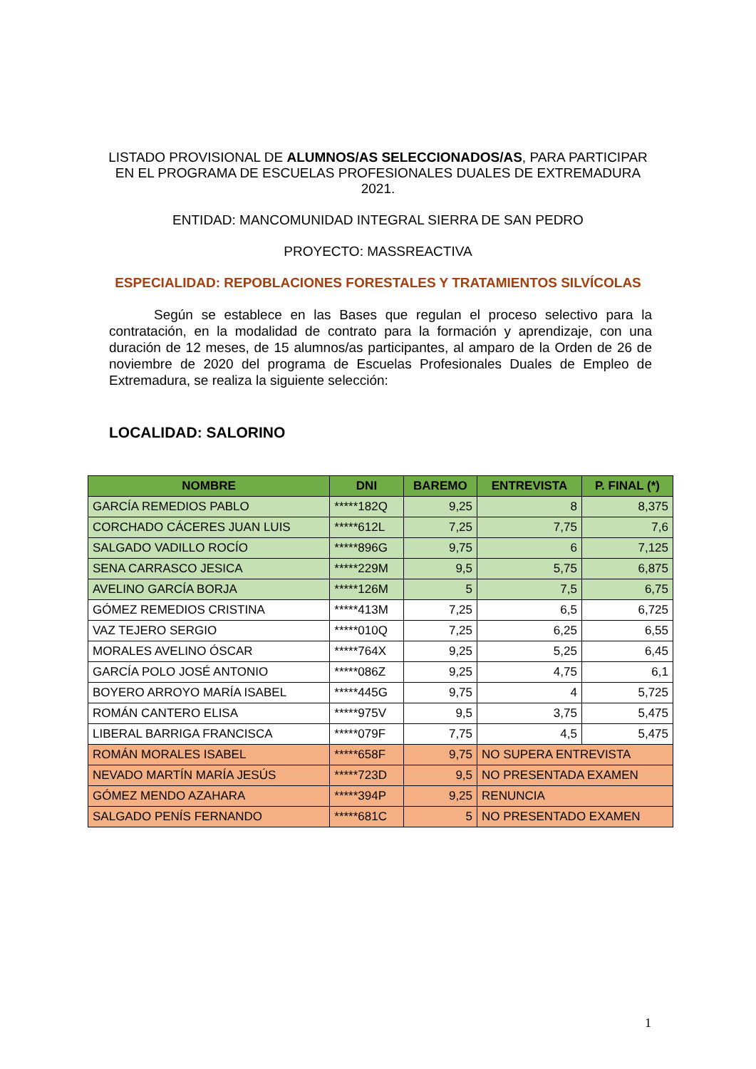LISTADO PROVISIONAL DE ALUMNOS/AS SELECCIONADOS/AS, PARA PARTICIPAR EN EL PROGRAMA DE ESCUELAS PROFESIONALES DUALES DE EXTREMADURA 2021.
ENTIDAD: MANCOMUNIDAD INTEGRAL SIERRA DE SAN PEDRO
PROYECTO: MASSREACTIVA
ESPECIALIDAD: REPOBLACIONES FORESTALES Y TRATAMIENTOS SILVÍCOLAS
Según se establece en las Bases que regulan el proceso selectivo para la contratación, en la modalidad de contrato para la formación y aprendizaje, con una duración de 12 meses, de 15 alumnos/as participantes, al amparo de la Orden de 26 de noviembre de 2020 del programa de Escuelas Profesionales Duales de Empleo de Extremadura, se realiza la siguiente selección:
LOCALIDAD: SALORINO
| NOMBRE | DNI | BAREMO | ENTREVISTA | P. FINAL (*) |
| --- | --- | --- | --- | --- |
| GARCÍA REMEDIOS PABLO | *****182Q | 9,25 | 8 | 8,375 |
| CORCHADO CÁCERES JUAN LUIS | *****612L | 7,25 | 7,75 | 7,6 |
| SALGADO VADILLO ROCÍO | *****896G | 9,75 | 6 | 7,125 |
| SENA CARRASCO JESICA | *****229M | 9,5 | 5,75 | 6,875 |
| AVELINO GARCÍA BORJA | *****126M | 5 | 7,5 | 6,75 |
| GÓMEZ REMEDIOS CRISTINA | *****413M | 7,25 | 6,5 | 6,725 |
| VAZ TEJERO SERGIO | *****010Q | 7,25 | 6,25 | 6,55 |
| MORALES AVELINO ÓSCAR | *****764X | 9,25 | 5,25 | 6,45 |
| GARCÍA POLO JOSÉ ANTONIO | *****086Z | 9,25 | 4,75 | 6,1 |
| BOYERO ARROYO MARÍA ISABEL | *****445G | 9,75 | 4 | 5,725 |
| ROMÁN CANTERO ELISA | *****975V | 9,5 | 3,75 | 5,475 |
| LIBERAL BARRIGA FRANCISCA | *****079F | 7,75 | 4,5 | 5,475 |
| ROMÁN MORALES ISABEL | *****658F | 9,75 | NO SUPERA ENTREVISTA | |
| NEVADO MARTÍN MARÍA JESÚS | *****723D | 9,5 | NO PRESENTADA EXAMEN | |
| GÓMEZ MENDO AZAHARA | *****394P | 9,25 | RENUNCIA | |
| SALGADO PENÍS FERNANDO | *****681C | 5 | NO PRESENTADO EXAMEN | |
1